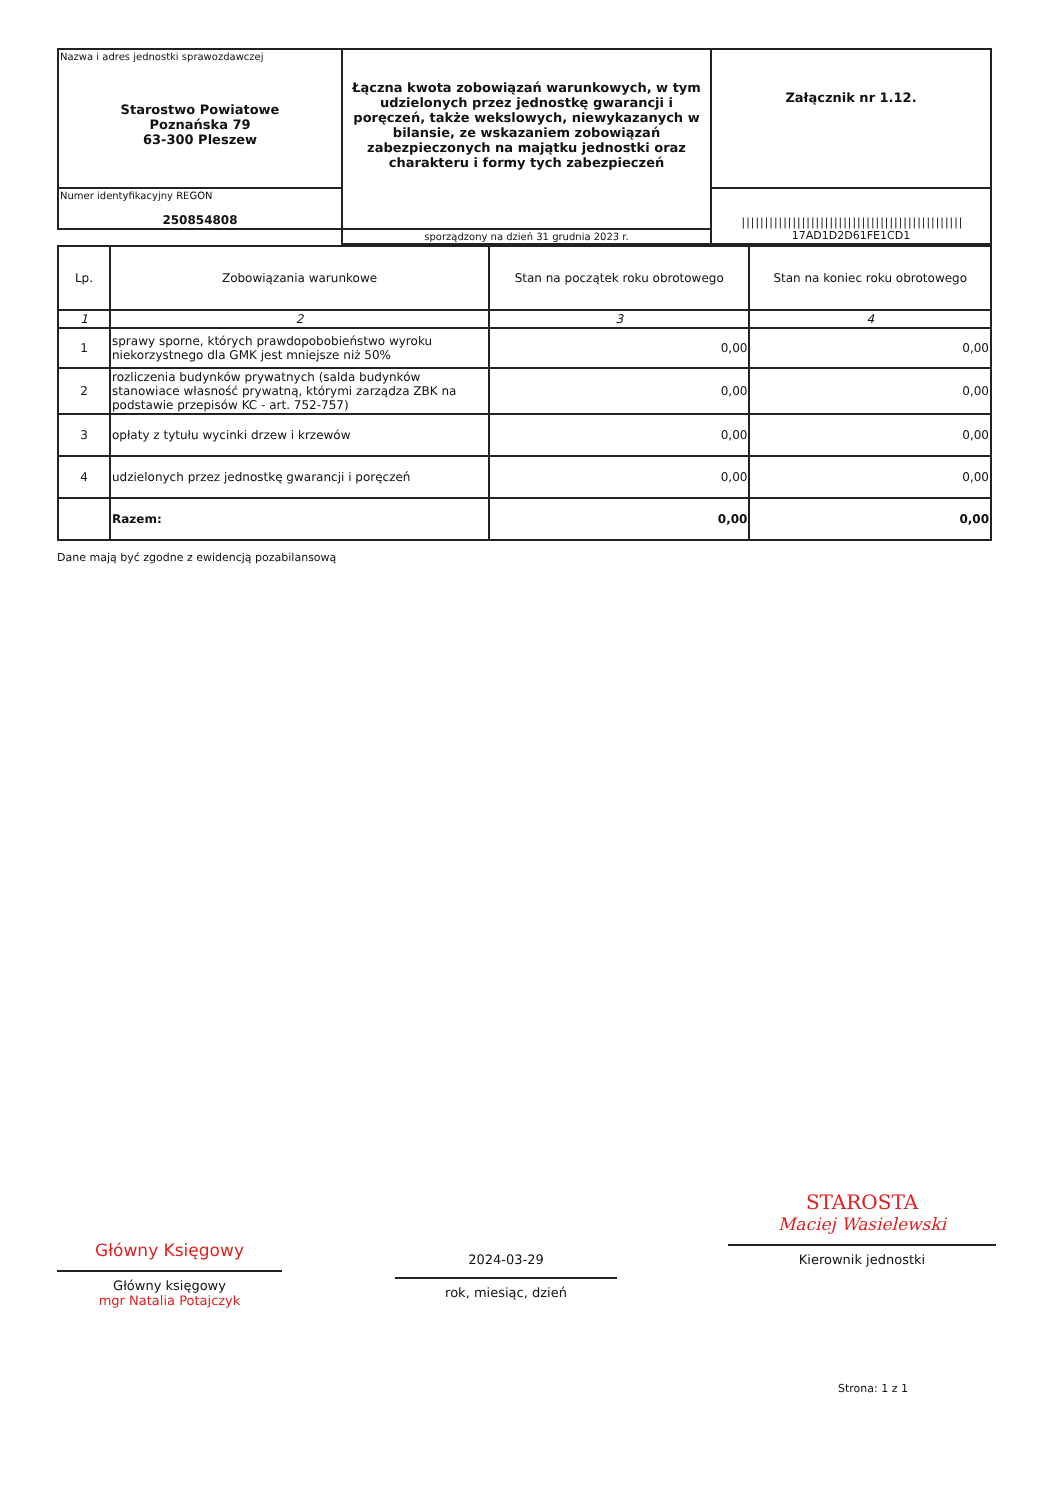| Nazwa i adres jednostki sprawozdawczej Starostwo Powiatowe Poznańska 79 63-300 Pleszew | Łączna kwota zobowiązań warunkowych, w tym udzielonych przez jednostkę gwarancji i poręczeń, także wekslowych, niewykazanych w bilansie, ze wskazaniem zobowiązań zabezpieczonych na majątku jednostki oraz charakteru i formy tych zabezpieczeń | Załącznik nr 1.12. |
| Numer identyfikacyjny REGON 250854808 | | //////////////////////////////////////////////// 17AD1D2D61FE1CD1 |
| | sporządzony na dzień 31 grudnia 2023 r. | |
| Lp. | Zobowiązania warunkowe | Stan na początek roku obrotowego | Stan na koniec roku obrotowego |
| --- | --- | --- | --- |
| 1 | 2 | 3 | 4 |
| 1 | sprawy sporne, których prawdopobobieństwo wyroku niekorzystnego dla GMK jest mniejsze niż 50% | 0,00 | 0,00 |
| 2 | rozliczenia budynków prywatnych (salda budynków stanowiace własność prywatną, którymi zarządza ZBK na podstawie przepisów KC - art. 752-757) | 0,00 | 0,00 |
| 3 | opłaty z tytułu wycinki drzew i krzewów | 0,00 | 0,00 |
| 4 | udzielonych przez jednostkę gwarancji i poręczeń | 0,00 | 0,00 |
| | Razem: | 0,00 | 0,00 |
Dane mają być zgodne z ewidencją pozabilansową
Główny Księgowy
Główny księgowy
mgr Natalia Potajczyk
2024-03-29
rok, miesiąc, dzień
STAROSTA
Maciej Wasielewski
Kierownik jednostki
Strona: 1 z 1